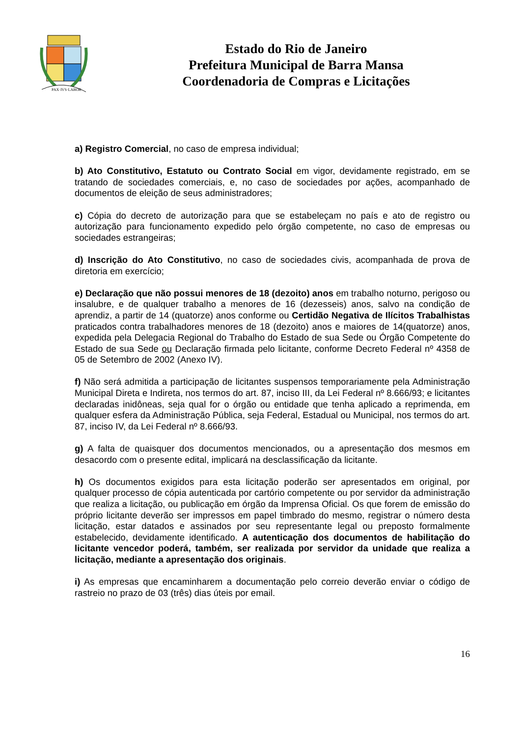PAX·IVS·LABOR
Estado do Rio de Janeiro
Prefeitura Municipal de Barra Mansa
Coordenadoria de Compras e Licitações
a) Registro Comercial, no caso de empresa individual;
b) Ato Constitutivo, Estatuto ou Contrato Social em vigor, devidamente registrado, em se tratando de sociedades comerciais, e, no caso de sociedades por ações, acompanhado de documentos de eleição de seus administradores;
c) Cópia do decreto de autorização para que se estabeleçam no país e ato de registro ou autorização para funcionamento expedido pelo órgão competente, no caso de empresas ou sociedades estrangeiras;
d) Inscrição do Ato Constitutivo, no caso de sociedades civis, acompanhada de prova de diretoria em exercício;
e) Declaração que não possui menores de 18 (dezoito) anos em trabalho noturno, perigoso ou insalubre, e de qualquer trabalho a menores de 16 (dezesseis) anos, salvo na condição de aprendiz, a partir de 14 (quatorze) anos conforme ou Certidão Negativa de Ilícitos Trabalhistas praticados contra trabalhadores menores de 18 (dezoito) anos e maiores de 14(quatorze) anos, expedida pela Delegacia Regional do Trabalho do Estado de sua Sede ou Órgão Competente do Estado de sua Sede ou Declaração firmada pelo licitante, conforme Decreto Federal nº 4358 de 05 de Setembro de 2002 (Anexo IV).
f) Não será admitida a participação de licitantes suspensos temporariamente pela Administração Municipal Direta e Indireta, nos termos do art. 87, inciso III, da Lei Federal nº 8.666/93; e licitantes declaradas inidôneas, seja qual for o órgão ou entidade que tenha aplicado a reprimenda, em qualquer esfera da Administração Pública, seja Federal, Estadual ou Municipal, nos termos do art. 87, inciso IV, da Lei Federal nº 8.666/93.
g) A falta de quaisquer dos documentos mencionados, ou a apresentação dos mesmos em desacordo com o presente edital, implicará na desclassificação da licitante.
h) Os documentos exigidos para esta licitação poderão ser apresentados em original, por qualquer processo de cópia autenticada por cartório competente ou por servidor da administração que realiza a licitação, ou publicação em órgão da Imprensa Oficial. Os que forem de emissão do próprio licitante deverão ser impressos em papel timbrado do mesmo, registrar o número desta licitação, estar datados e assinados por seu representante legal ou preposto formalmente estabelecido, devidamente identificado. A autenticação dos documentos de habilitação do licitante vencedor poderá, também, ser realizada por servidor da unidade que realiza a licitação, mediante a apresentação dos originais.
i) As empresas que encaminharem a documentação pelo correio deverão enviar o código de rastreio no prazo de 03 (três) dias úteis por email.
16